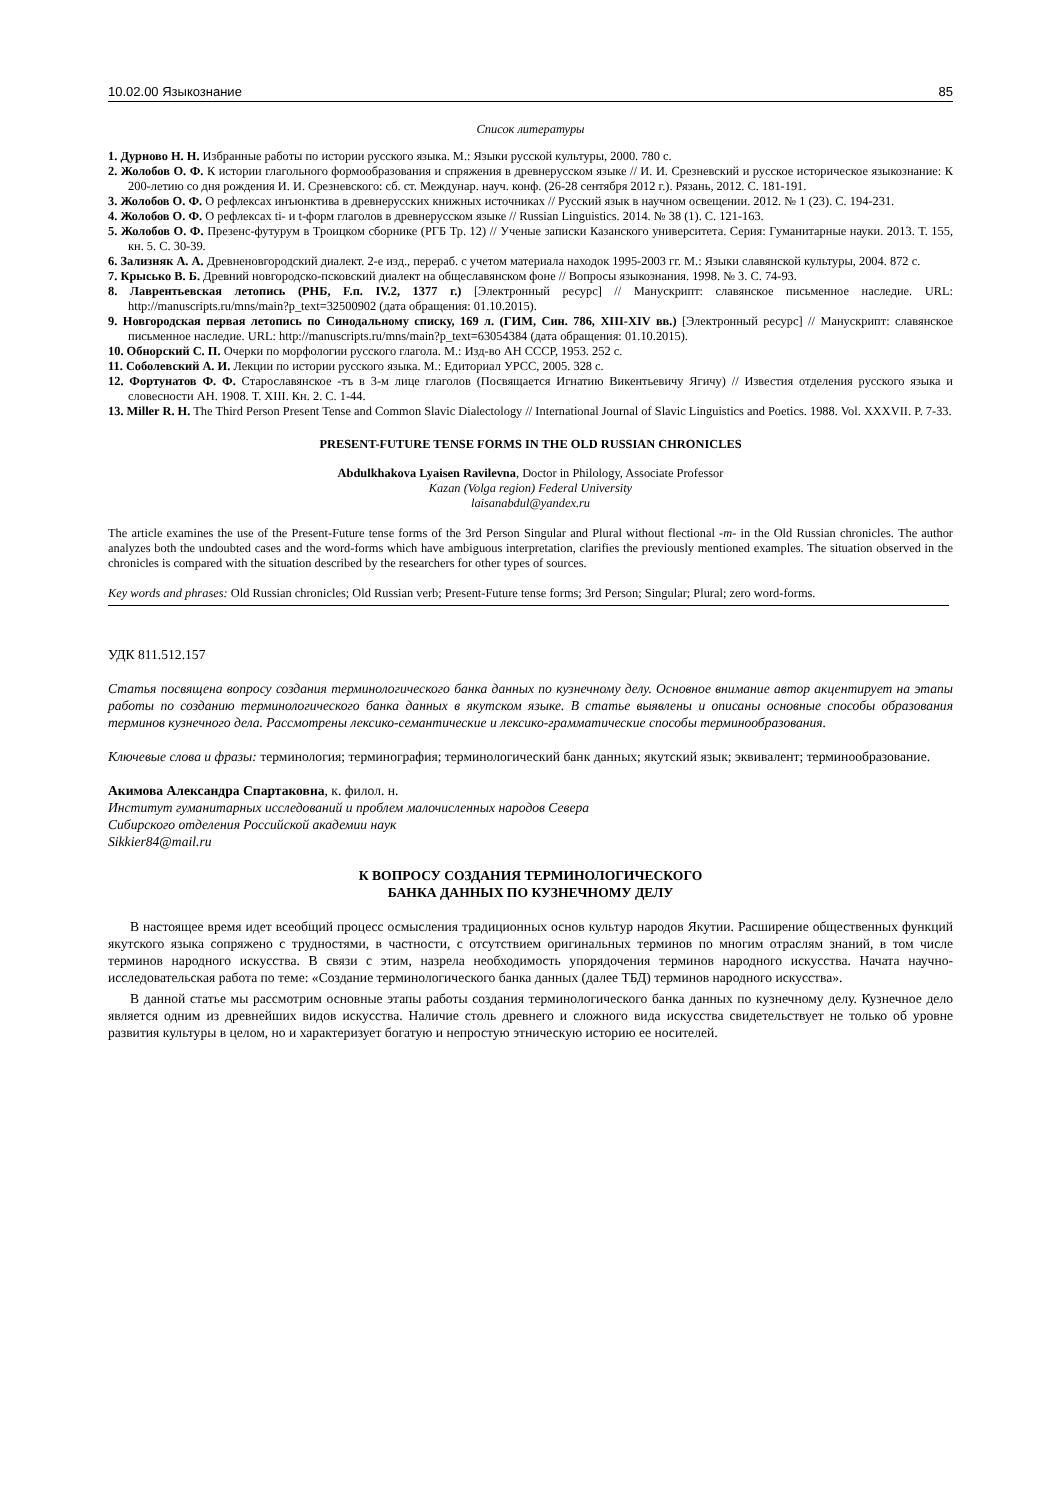10.02.00 Языкознание 85
Список литературы
1. Дурново Н. Н. Избранные работы по истории русского языка. М.: Языки русской культуры, 2000. 780 с.
2. Жолобов О. Ф. К истории глагольного формообразования и спряжения в древнерусском языке // И. И. Срезневский и русское историческое языкознание: К 200-летию со дня рождения И. И. Срезневского: сб. ст. Междунар. науч. конф. (26-28 сентября 2012 г.). Рязань, 2012. С. 181-191.
3. Жолобов О. Ф. О рефлексах инъюнктива в древнерусских книжных источниках // Русский язык в научном освещении. 2012. № 1 (23). С. 194-231.
4. Жолобов О. Ф. О рефлексах ti- и t-форм глаголов в древнерусском языке // Russian Linguistics. 2014. № 38 (1). С. 121-163.
5. Жолобов О. Ф. Презенс-футурум в Троицком сборнике (РГБ Тр. 12) // Ученые записки Казанского университета. Серия: Гуманитарные науки. 2013. Т. 155, кн. 5. С. 30-39.
6. Зализняк А. А. Древненовгородский диалект. 2-е изд., перераб. с учетом материала находок 1995-2003 гг. М.: Языки славянской культуры, 2004. 872 с.
7. Крысько В. Б. Древний новгородско-псковский диалект на общеславянском фоне // Вопросы языкознания. 1998. № 3. С. 74-93.
8. Лаврентьевская летопись (РНБ, F.п. IV.2, 1377 г.) [Электронный ресурс] // Манускрипт: славянское письменное наследие. URL: http://manuscripts.ru/mns/main?p_text=32500902 (дата обращения: 01.10.2015).
9. Новгородская первая летопись по Синодальному списку, 169 л. (ГИМ, Син. 786, XIII-XIV вв.) [Электронный ресурс] // Манускрипт: славянское письменное наследие. URL: http://manuscripts.ru/mns/main?p_text=63054384 (дата обращения: 01.10.2015).
10. Обнорский С. П. Очерки по морфологии русского глагола. М.: Изд-во АН СССР, 1953. 252 с.
11. Соболевский А. И. Лекции по истории русского языка. М.: Едиториал УРСС, 2005. 328 с.
12. Фортунатов Ф. Ф. Старославянское -тъ в 3-м лице глаголов (Посвящается Игнатию Викентьевичу Ягичу) // Известия отделения русского языка и словесности АН. 1908. Т. XIII. Кн. 2. С. 1-44.
13. Miller R. H. The Third Person Present Tense and Common Slavic Dialectology // International Journal of Slavic Linguistics and Poetics. 1988. Vol. XXXVII. P. 7-33.
PRESENT-FUTURE TENSE FORMS IN THE OLD RUSSIAN CHRONICLES
Abdulkhakova Lyaisen Ravilevna, Doctor in Philology, Associate Professor
Kazan (Volga region) Federal University
laisanabdul@yandex.ru
The article examines the use of the Present-Future tense forms of the 3rd Person Singular and Plural without flectional -т- in the Old Russian chronicles. The author analyzes both the undoubted cases and the word-forms which have ambiguous interpretation, clarifies the previously mentioned examples. The situation observed in the chronicles is compared with the situation described by the researchers for other types of sources.
Key words and phrases: Old Russian chronicles; Old Russian verb; Present-Future tense forms; 3rd Person; Singular; Plural; zero word-forms.
УДК 811.512.157
Статья посвящена вопросу создания терминологического банка данных по кузнечному делу. Основное внимание автор акцентирует на этапы работы по созданию терминологического банка данных в якутском языке. В статье выявлены и описаны основные способы образования терминов кузнечного дела. Рассмотрены лексико-семантические и лексико-грамматические способы терминообразования.
Ключевые слова и фразы: терминология; терминография; терминологический банк данных; якутский язык; эквивалент; терминообразование.
Акимова Александра Спартаковна, к. филол. н.
Институт гуманитарных исследований и проблем малочисленных народов Севера
Сибирского отделения Российской академии наук
Sikkier84@mail.ru
К ВОПРОСУ СОЗДАНИЯ ТЕРМИНОЛОГИЧЕСКОГО
БАНКА ДАННЫХ ПО КУЗНЕЧНОМУ ДЕЛУ
В настоящее время идет всеобщий процесс осмысления традиционных основ культур народов Якутии. Расширение общественных функций якутского языка сопряжено с трудностями, в частности, с отсутствием оригинальных терминов по многим отраслям знаний, в том числе терминов народного искусства. В связи с этим, назрела необходимость упорядочения терминов народного искусства. Начата научно-исследовательская работа по теме: «Создание терминологического банка данных (далее ТБД) терминов народного искусства».
В данной статье мы рассмотрим основные этапы работы создания терминологического банка данных по кузнечному делу. Кузнечное дело является одним из древнейших видов искусства. Наличие столь древнего и сложного вида искусства свидетельствует не только об уровне развития культуры в целом, но и характеризует богатую и непростую этническую историю ее носителей.